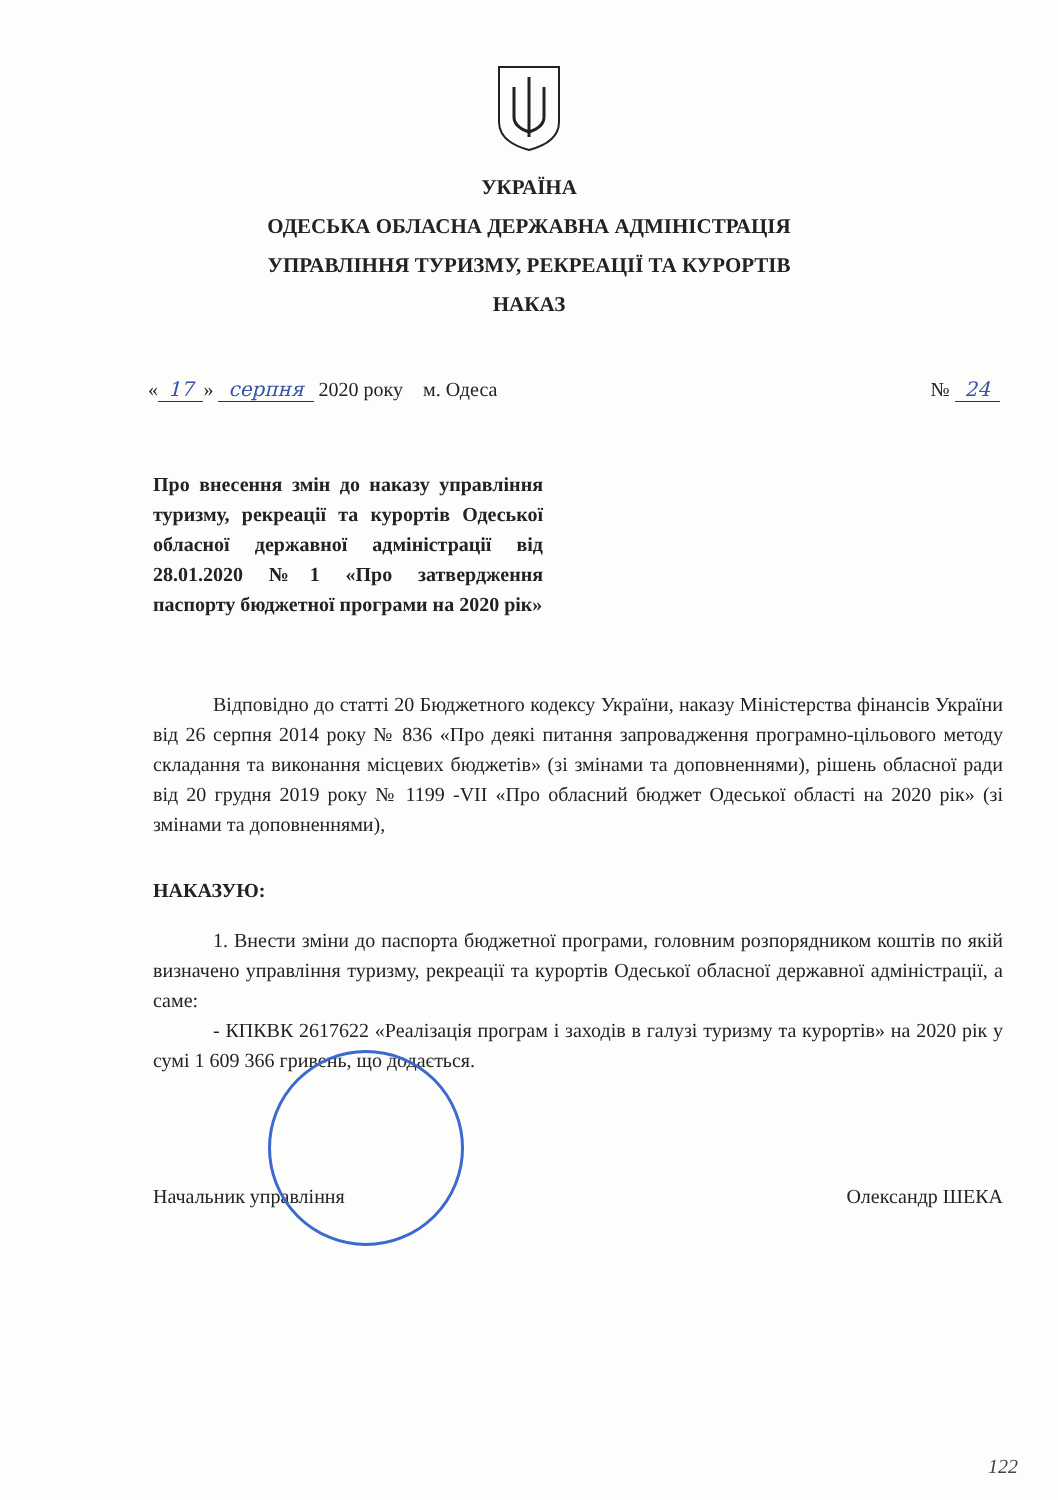УКРАЇНА
ОДЕСЬКА ОБЛАСНА ДЕРЖАВНА АДМІНІСТРАЦІЯ
УПРАВЛІННЯ ТУРИЗМУ, РЕКРЕАЦІЇ ТА КУРОРТІВ
НАКАЗ
« 17 » серпня 2020 року м. Одеса № 24
Про внесення змін до наказу управління туризму, рекреації та курортів Одеської обласної державної адміністрації від 28.01.2020 №1 «Про затвердження паспорту бюджетної програми на 2020 рік»
Відповідно до статті 20 Бюджетного кодексу України, наказу Міністерства фінансів України від 26 серпня 2014 року № 836 «Про деякі питання запровадження програмно-цільового методу складання та виконання місцевих бюджетів» (зі змінами та доповненнями), рішень обласної ради від 20 грудня 2019 року № 1199 -VII «Про обласний бюджет Одеської області на 2020 рік» (зі змінами та доповненнями),
НАКАЗУЮ:
1. Внести зміни до паспорта бюджетної програми, головним розпорядником коштів по якій визначено управління туризму, рекреації та курортів Одеської обласної державної адміністрації, а саме:
- КПКВК 2617622 «Реалізація програм і заходів в галузі туризму та курортів» на 2020 рік у сумі 1 609 366 гривень, що додається.
Начальник управління Олександр ШЕКА
122